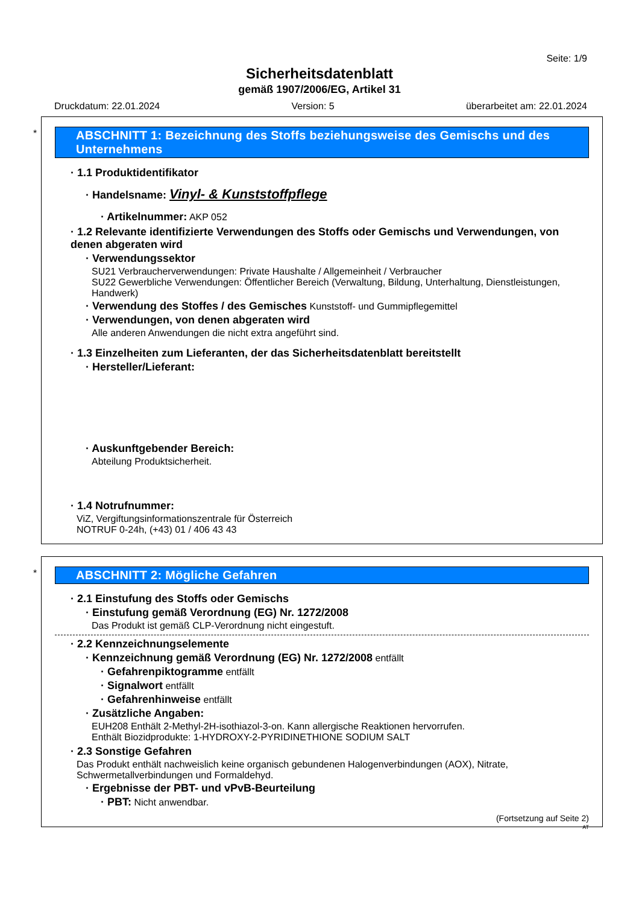Seite: 1/9
Sicherheitsdatenblatt
gemäß 1907/2006/EG, Artikel 31
Druckdatum: 22.01.2024 Version: 5 überarbeitet am: 22.01.2024
*
ABSCHNITT 1: Bezeichnung des Stoffs beziehungsweise des Gemischs und des Unternehmens
· 1.1 Produktidentifikator
· Handelsname: Vinyl- & Kunststoffpflege
· Artikelnummer: AKP 052
· 1.2 Relevante identifizierte Verwendungen des Stoffs oder Gemischs und Verwendungen, von denen abgeraten wird
· Verwendungssektor
SU21 Verbraucherverwendungen: Private Haushalte / Allgemeinheit / Verbraucher
SU22 Gewerbliche Verwendungen: Öffentlicher Bereich (Verwaltung, Bildung, Unterhaltung, Dienstleistungen, Handwerk)
· Verwendung des Stoffes / des Gemisches Kunststoff- und Gummipflegemittel
· Verwendungen, von denen abgeraten wird
Alle anderen Anwendungen die nicht extra angeführt sind.
· 1.3 Einzelheiten zum Lieferanten, der das Sicherheitsdatenblatt bereitstellt
· Hersteller/Lieferant:
· Auskunftgebender Bereich:
Abteilung Produktsicherheit.
· 1.4 Notrufnummer:
ViZ, Vergiftungsinformationszentrale für Österreich
NOTRUF 0-24h, (+43) 01 / 406 43 43
*
ABSCHNITT 2: Mögliche Gefahren
· 2.1 Einstufung des Stoffs oder Gemischs
· Einstufung gemäß Verordnung (EG) Nr. 1272/2008
Das Produkt ist gemäß CLP-Verordnung nicht eingestuft.
· 2.2 Kennzeichnungselemente
· Kennzeichnung gemäß Verordnung (EG) Nr. 1272/2008 entfällt
· Gefahrenpiktogramme entfällt
· Signalwort entfällt
· Gefahrenhinweise entfällt
· Zusätzliche Angaben:
EUH208 Enthält 2-Methyl-2H-isothiazol-3-on. Kann allergische Reaktionen hervorrufen.
Enthält Biozidprodukte: 1-HYDROXY-2-PYRIDINETHIONE SODIUM SALT
· 2.3 Sonstige Gefahren
Das Produkt enthält nachweislich keine organisch gebundenen Halogenverbindungen (AOX), Nitrate, Schwermetallverbindungen und Formaldehyd.
· Ergebnisse der PBT- und vPvB-Beurteilung
· PBT: Nicht anwendbar.
(Fortsetzung auf Seite 2)
AT